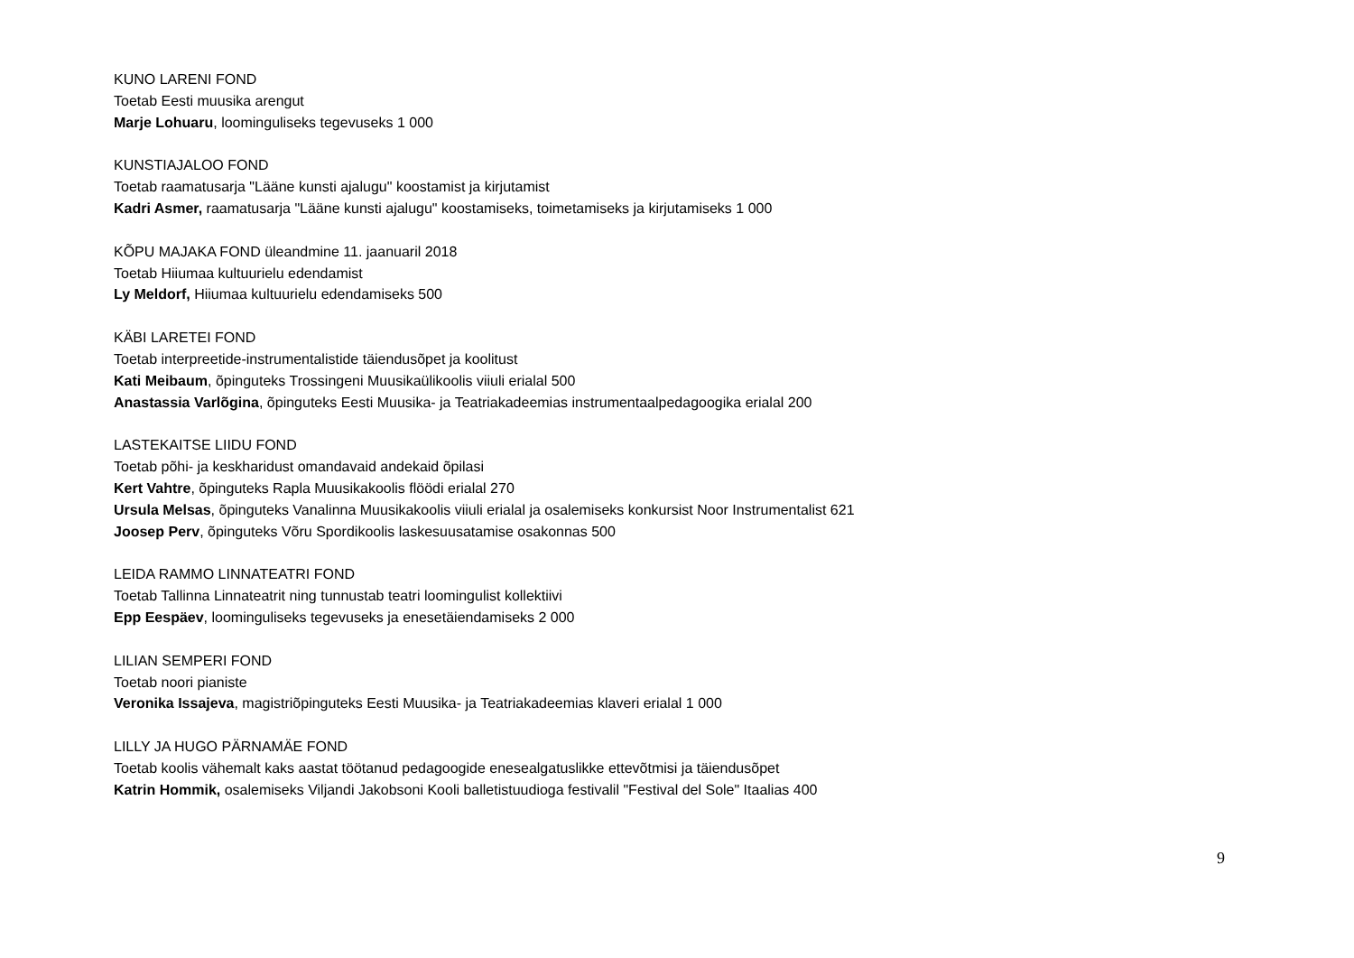KUNO LARENI FOND
Toetab Eesti muusika arengut
Marje Lohuaru, loominguliseks tegevuseks 1 000
KUNSTIAJALOO FOND
Toetab raamatusarja "Lääne kunsti ajalugu" koostamist ja kirjutamist
Kadri Asmer, raamatusarja "Lääne kunsti ajalugu" koostamiseks, toimetamiseks ja kirjutamiseks 1 000
KÕPU MAJAKA FOND üleandmine 11. jaanuaril 2018
Toetab Hiiumaa kultuurielu edendamist
Ly Meldorf, Hiiumaa kultuurielu edendamiseks 500
KÄBI LARETEI FOND
Toetab interpreetide-instrumentalistide täiendusõpet ja koolitust
Kati Meibaum, õpinguteks Trossingeni Muusikaülikoolis viiuli erialal 500
Anastassia Varlõgina, õpinguteks Eesti Muusika- ja Teatriakadeemias instrumentaalpedagoogika erialal 200
LASTEKAITSE LIIDU FOND
Toetab põhi- ja keskharidust omandavaid andekaid õpilasi
Kert Vahtre, õpinguteks Rapla Muusikakoolis flöödi erialal 270
Ursula Melsas, õpinguteks Vanalinna Muusikakoolis viiuli erialal ja osalemiseks konkursist Noor Instrumentalist 621
Joosep Perv, õpinguteks Võru Spordikoolis laskesuusatamise osakonnas 500
LEIDA RAMMO LINNATEATRI FOND
Toetab Tallinna Linnateatrit ning tunnustab teatri loomingulist kollektiivi
Epp Eespäev, loominguliseks tegevuseks ja enesetäiendamiseks 2 000
LILIAN SEMPERI FOND
Toetab noori pianiste
Veronika Issajeva, magistriõpinguteks Eesti Muusika- ja Teatriakadeemias klaveri erialal 1 000
LILLY JA HUGO PÄRNAMÄE FOND
Toetab koolis vähemalt kaks aastat töötanud pedagoogide enesealgatuslikke ettevõtmisi ja täiendusõpet
Katrin Hommik, osalemiseks Viljandi Jakobsoni Kooli balletistuudioga festivalil "Festival del Sole" Itaalias 400
9